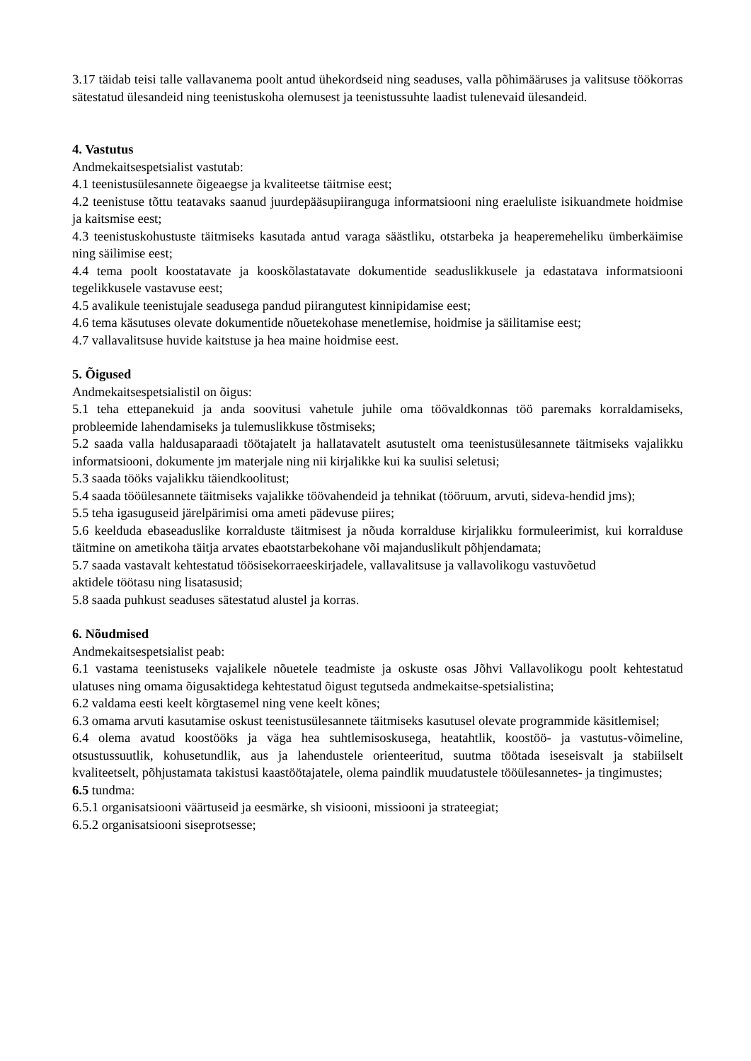3.17 täidab teisi talle vallavanema poolt antud ühekordseid ning seaduses, valla põhimääruses ja valitsuse töökorras sätestatud ülesandeid ning teenistuskoha olemusest ja teenistussuhte laadist tulenevaid ülesandeid.
4. Vastutus
Andmekaitsespetsialist vastutab:
4.1 teenistusülesannete õigeaegse ja kvaliteetse täitmise eest;
4.2 teenistuse tõttu teatavaks saanud juurdepääsupiiranguga informatsiooni ning eraeluliste isikuandmete hoidmise ja kaitsmise eest;
4.3 teenistuskohustuste täitmiseks kasutada antud varaga säästliku, otstarbeka ja heaperemeheliku ümberkäimise ning säilimise eest;
4.4 tema poolt koostatavate ja kooskõlastatavate dokumentide seaduslikkusele ja edastatava informatsiooni tegelikkusele vastavuse eest;
4.5 avalikule teenistujale seadusega pandud piirangutest kinnipidamise eest;
4.6 tema käsutuses olevate dokumentide nõuetekohase menetlemise, hoidmise ja säilitamise eest;
4.7 vallavalitsuse huvide kaitstuse ja hea maine hoidmise eest.
5. Õigused
Andmekaitsespetsialistil on õigus:
5.1 teha ettepanekuid ja anda soovitusi vahetule juhile oma töövaldkonnas töö paremaks korraldamiseks, probleemide lahendamiseks ja tulemuslikkuse tõstmiseks;
5.2 saada valla haldusaparaadi töötajatelt ja hallatavatelt asutustelt oma teenistusülesannete täitmiseks vajalikku informatsiooni, dokumente jm materjale ning nii kirjalikke kui ka suulisi seletusi;
5.3 saada tööks vajalikku täiendkoolitust;
5.4 saada tööülesannete täitmiseks vajalikke töövahendeid ja tehnikat (tööruum, arvuti, sideva-hendid jms);
5.5 teha igasuguseid järelpärimisi oma ameti pädevuse piires;
5.6 keelduda ebaseaduslike korralduste täitmisest ja nõuda korralduse kirjalikku formuleerimist, kui korralduse täitmine on ametikoha täitja arvates ebaotstarbekohane või majanduslikult põhjendamata;
5.7 saada vastavalt kehtestatud töösisekorraeeskirjadele, vallavalitsuse ja vallavolikogu vastuvõetud
aktidele töötasu ning lisatasusid;
5.8 saada puhkust seaduses sätestatud alustel ja korras.
6. Nõudmised
Andmekaitsespetsialist peab:
6.1 vastama teenistuseks vajalikele nõuetele teadmiste ja oskuste osas Jõhvi Vallavolikogu poolt kehtestatud ulatuses ning omama õigusaktidega kehtestatud õigust tegutseda andmekaitse-spetsialistina;
6.2 valdama eesti keelt kõrgtasemel ning vene keelt kõnes;
6.3 omama arvuti kasutamise oskust teenistusülesannete täitmiseks kasutusel olevate programmide käsitlemisel;
6.4 olema avatud koostööks ja väga hea suhtlemisoskusega, heatahtlik, koostöö- ja vastutus-võimeline, otsustussuutlik, kohusetundlik, aus ja lahendustele orienteeritud, suutma töötada iseseisvalt ja stabiilselt kvaliteetselt, põhjustamata takistusi kaastöötajatele, olema paindlik muudatustele tööülesannetes- ja tingimustes;
6.5 tundma:
6.5.1 organisatsiooni väärtuseid ja eesmärke, sh visiooni, missiooni ja strateegiat;
6.5.2 organisatsiooni siseprotsesse;